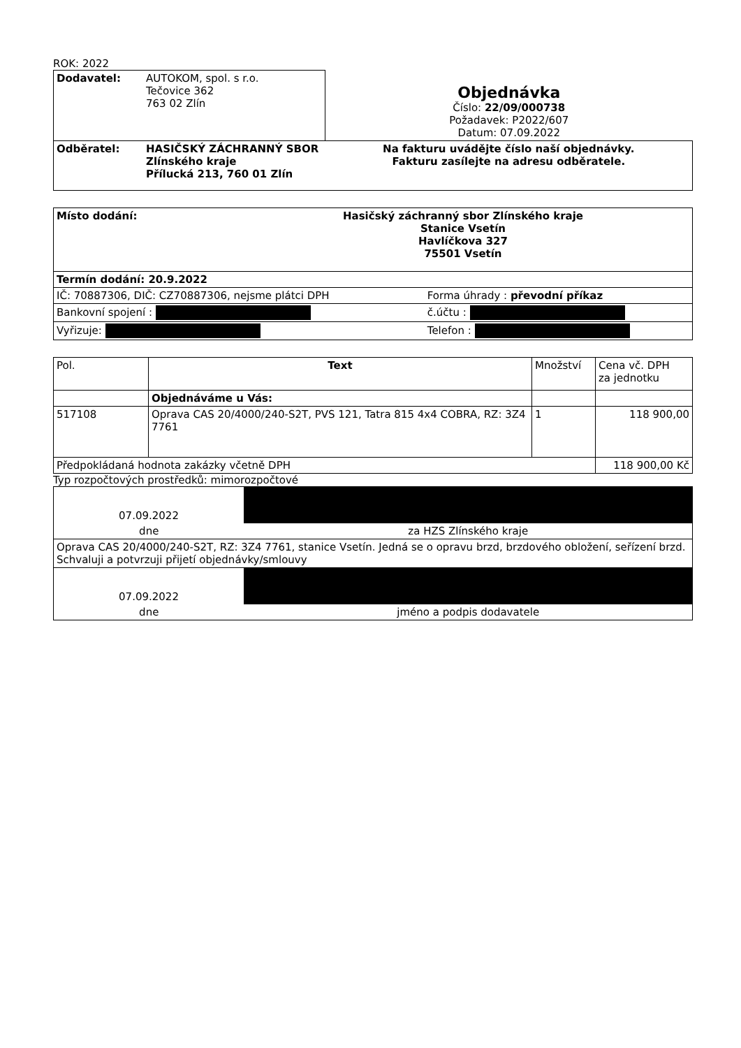ROK: 2022
| Dodavatel: AUTOKOM, spol. s r.o. Tečovice 362 763 02 Zlín | Objednávka Číslo: 22/09/000738 Požadavek: P2022/607 Datum: 07.09.2022 |
| Odběratel: HASIČSKÝ ZÁCHRANNÝ SBOR Zlínského kraje Přílucká 213, 760 01 Zlín | Na fakturu uvádějte číslo naší objednávky. Fakturu zasílejte na adresu odběratele. |
| Místo dodání: | Hasičský záchranný sbor Zlínského kraje Stanice Vsetín Havlíčkova 327 75501 Vsetín |
| Termín dodání: 20.9.2022 | |
| IČ: 70887306, DIČ: CZ70887306, nejsme plátci DPH Forma úhrady : převodní příkaz | |
| Bankovní spojení : č.účtu : | |
| Vyřizuje: Telefon : | |
| Pol. | Text | Množství | Cena vč. DPH za jednotku |
| | Objednáváme u Vás: | | |
| 517108 | Oprava CAS 20/4000/240-S2T, PVS 121, Tatra 815 4x4 COBRA, RZ: 3Z4 7761 | 1 | 118 900,00 |
| Předpokládaná hodnota zakázky včetně DPH | | | 118 900,00 Kč |
Typ rozpočtových prostředků: mimorozpočtové
| 07.09.2022 | |
| dne | za HZS Zlínského kraje |
| Oprava CAS 20/4000/240-S2T, RZ: 3Z4 7761, stanice Vsetín. Jedná se o opravu brzd, brzdového obložení, seřízení brzd. Schvaluji a potvrzuji přijetí objednávky/smlouvy | |
| 07.09.2022 | |
| dne | jméno a podpis dodavatele |